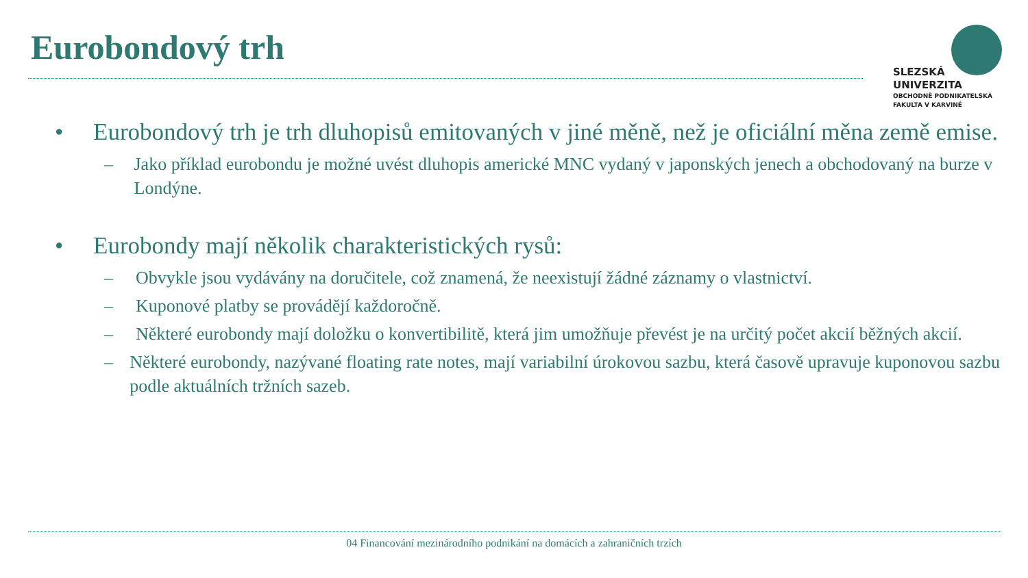Eurobondový trh
SLEZSKÁ
UNIVERZITA
OBCHODNĚ PODNIKATELSKÁ
FAKULTA V KARVINÉ
• Eurobondový trh je trh dluhopisů emitovaných v jiné měně, než je oficiální měna země emise.
– Jako příklad eurobondu je možné uvést dluhopis americké MNC vydaný v japonských jenech a obchodovaný na burze v Londýne.
• Eurobondy mají několik charakteristických rysů:
– Obvykle jsou vydávány na doručitele, což znamená, že neexistují žádné záznamy o vlastnictví.
– Kuponové platby se provádějí každoročně.
– Některé eurobondy mají doložku o konvertibilitě, která jim umožňuje převést je na určitý počet akcií běžných akcií.
– Některé eurobondy, nazývané floating rate notes, mají variabilní úrokovou sazbu, která časově upravuje kuponovou sazbu podle aktuálních tržních sazeb.
04 Financování mezinárodního podnikání na domácích a zahraničních trzích